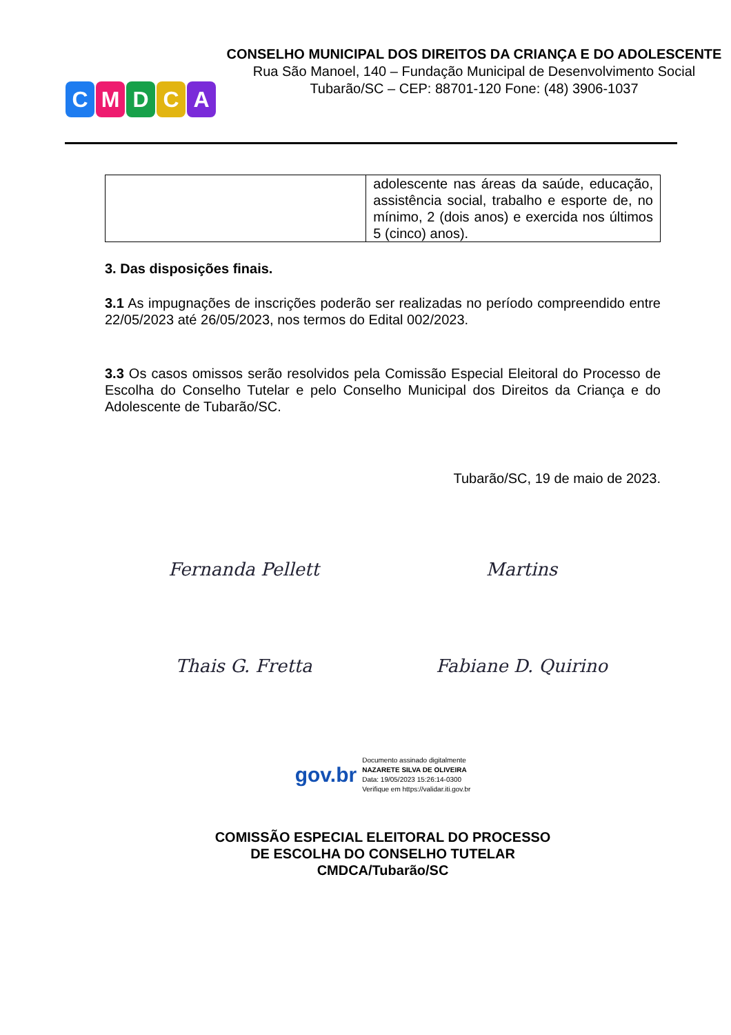CMDCA
CONSELHO MUNICIPAL DOS DIREITOS DA CRIANÇA E DO ADOLESCENTE
Rua São Manoel, 140 – Fundação Municipal de Desenvolvimento Social
Tubarão/SC – CEP: 88701-120 Fone: (48) 3906-1037
| | adolescente nas áreas da saúde, educação, assistência social, trabalho e esporte de, no mínimo, 2 (dois anos) e exercida nos últimos 5 (cinco) anos). |
3. Das disposições finais.
3.1 As impugnações de inscrições poderão ser realizadas no período compreendido entre 22/05/2023 até 26/05/2023, nos termos do Edital 002/2023.
3.3 Os casos omissos serão resolvidos pela Comissão Especial Eleitoral do Processo de Escolha do Conselho Tutelar e pelo Conselho Municipal dos Direitos da Criança e do Adolescente de Tubarão/SC.
Tubarão/SC, 19 de maio de 2023.
Fernanda Pellett Martins
Thais G. Fretta Fabiane D. Quirino
gov.br
Documento assinado digitalmente
NAZARETE SILVA DE OLIVEIRA
Data: 19/05/2023 15:26:14-0300
Verifique em https://validar.iti.gov.br
COMISSÃO ESPECIAL ELEITORAL DO PROCESSO
DE ESCOLHA DO CONSELHO TUTELAR
CMDCA/Tubarão/SC